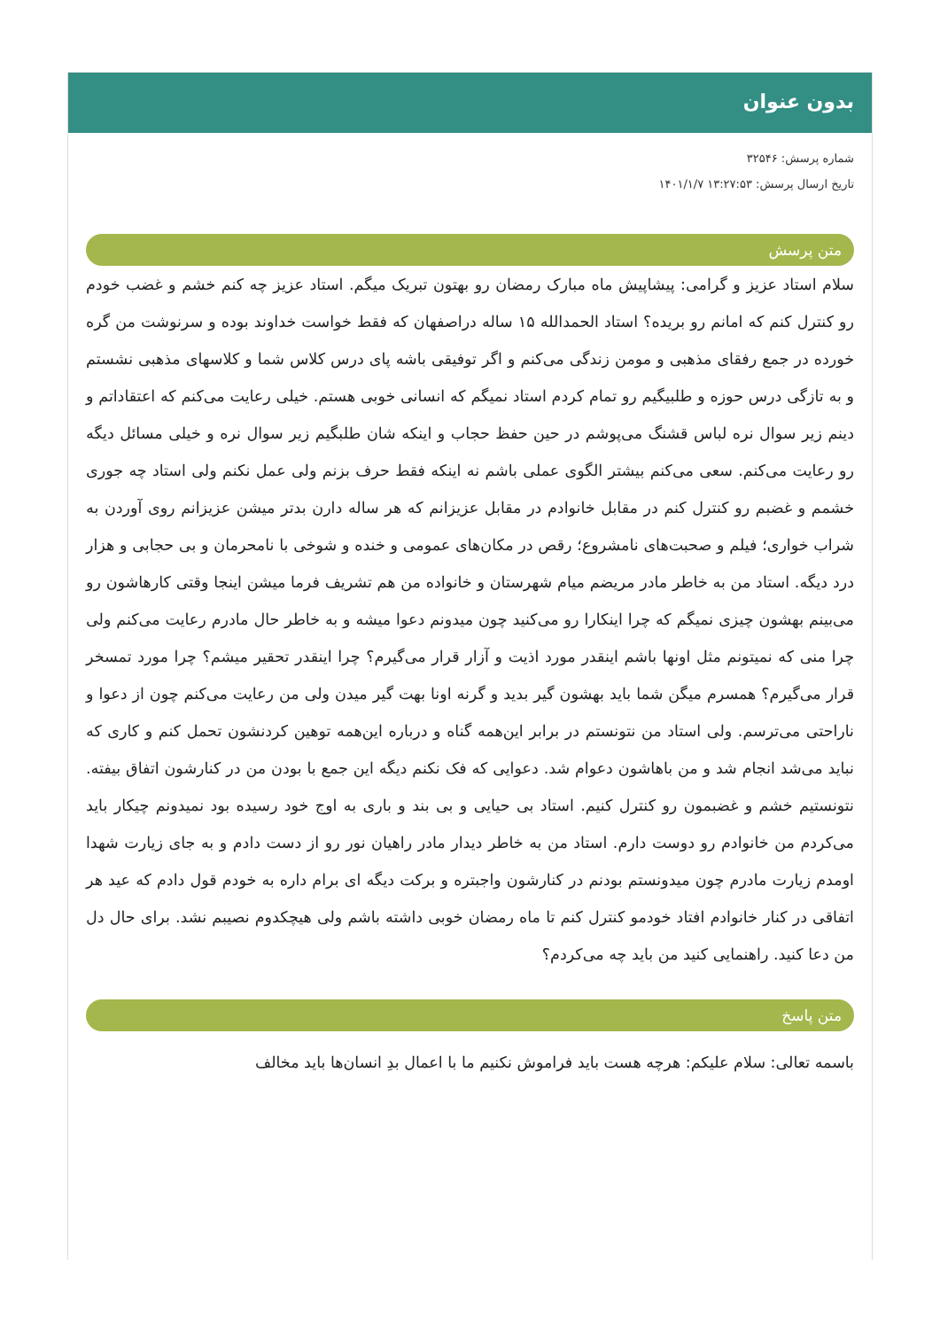بدون عنوان
شماره پرسش: ۳۲۵۴۶
تاریخ ارسال پرسش: ۱۳:۲۷:۵۳ ۱۴۰۱/۱/۷
متن پرسش
سلام استاد عزیز و گرامی: پیشاپیش ماه مبارک رمضان رو بهتون تبریک میگم. استاد عزیز چه کنم خشم و غضب خودم رو کنترل کنم که امانم رو بریده؟ استاد الحمدالله ۱۵ ساله دراصفهان که فقط خواست خداوند بوده و سرنوشت من گره خورده در جمع رفقای مذهبی و مومن زندگی می‌کنم و اگر توفیقی باشه پای درس کلاس شما و کلاسهای مذهبی نشستم و به تازگی درس حوزه و طلبیگیم رو تمام کردم استاد نمیگم که انسانی خوبی هستم. خیلی رعایت می‌کنم که اعتقاداتم و دینم زیر سوال نره لباس قشنگ می‌پوشم در حین حفظ حجاب و اینکه شان طلبگیم زیر سوال نره و خیلی مسائل دیگه رو رعایت می‌کنم. سعی می‌کنم بیشتر الگوی عملی باشم نه اینکه فقط حرف بزنم ولی عمل نکنم ولی استاد چه جوری خشمم و غضبم رو کنترل کنم در مقابل خانوادم در مقابل عزیزانم که هر ساله دارن بدتر میشن عزیزانم روی آوردن به شراب خواری؛ فیلم و صحبت‌های نامشروع؛ رقص در مکان‌های عمومی و خنده و شوخی با نامحرمان و بی حجابی و هزار درد دیگه. استاد من به خاطر مادر مریضم میام شهرستان و خانواده من هم تشریف فرما میشن اینجا وقتی کارهاشون رو می‌بینم بهشون چیزی نمیگم که چرا اینکارا رو می‌کنید چون میدونم دعوا میشه و به خاطر حال مادرم رعایت می‌کنم ولی چرا منی که نمیتونم مثل اونها باشم اینقدر مورد اذیت و آزار قرار می‌گیرم؟ چرا اینقدر تحقیر میشم؟ چرا مورد تمسخر قرار می‌گیرم؟ همسرم میگن شما باید بهشون گیر بدید و گرنه اونا بهت گیر میدن ولی من رعایت می‌کنم چون از دعوا و ناراحتی می‌ترسم. ولی استاد من نتونستم در برابر این‌همه گناه و درباره این‌همه توهین کردنشون تحمل کنم و کاری که نباید می‌شد انجام شد و من باهاشون دعوام شد. دعوایی که فک نکنم دیگه این جمع با بودن من در کنارشون اتفاق بیفته. نتونستیم خشم و غضبمون رو کنترل کنیم. استاد بی حیایی و بی بند و باری به اوج خود رسیده بود نمیدونم چیکار باید می‌کردم من خانوادم رو دوست دارم. استاد من به خاطر دیدار مادر راهیان نور رو از دست دادم و به جای زیارت شهدا اومدم زیارت مادرم چون میدونستم بودنم در کنارشون واجبتره و برکت دیگه ای برام داره به خودم قول دادم که عید هر اتفاقی در کنار خانوادم افتاد خودمو کنترل کنم تا ماه رمضان خوبی داشته باشم ولی هیچکدوم نصیبم نشد. برای حال دل من دعا کنید. راهنمایی کنید من باید چه می‌کردم؟
متن پاسخ
باسمه تعالی: سلام علیکم: هرچه هست باید فراموش نکنیم ما با اعمال بدِ انسان‌ها باید مخالف